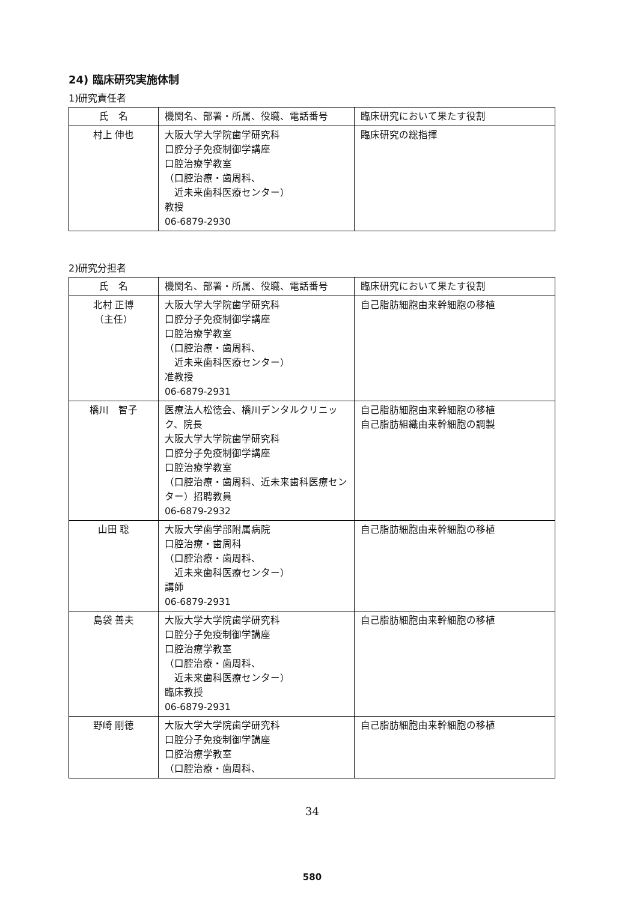24) 臨床研究実施体制
1)研究責任者
| 氏 名 | 機関名、部署・所属、役職、電話番号 | 臨床研究において果たす役割 |
| --- | --- | --- |
| 村上 伸也 | 大阪大学大学院歯学研究科 口腔分子免疫制御学講座 口腔治療学教室 （口腔治療・歯周科、 近未来歯科医療センター） 教授 06-6879-2930 | 臨床研究の総指揮 |
2)研究分担者
| 氏 名 | 機関名、部署・所属、役職、電話番号 | 臨床研究において果たす役割 |
| --- | --- | --- |
| 北村 正博 （主任） | 大阪大学大学院歯学研究科 口腔分子免疫制御学講座 口腔治療学教室 （口腔治療・歯周科、 近未来歯科医療センター） 准教授 06-6879-2931 | 自己脂肪細胞由来幹細胞の移植 |
| 橋川 智子 | 医療法人松徳会、橋川デンタルクリニック、院長 大阪大学大学院歯学研究科 口腔分子免疫制御学講座 口腔治療学教室 （口腔治療・歯周科、近未来歯科医療センター）招聘教員 06-6879-2932 | 自己脂肪細胞由来幹細胞の移植 自己脂肪組織由来幹細胞の調製 |
| 山田 聡 | 大阪大学歯学部附属病院 口腔治療・歯周科 （口腔治療・歯周科、 近未来歯科医療センター） 講師 06-6879-2931 | 自己脂肪細胞由来幹細胞の移植 |
| 島袋 善夫 | 大阪大学大学院歯学研究科 口腔分子免疫制御学講座 口腔治療学教室 （口腔治療・歯周科、 近未来歯科医療センター） 臨床教授 06-6879-2931 | 自己脂肪細胞由来幹細胞の移植 |
| 野崎 剛徳 | 大阪大学大学院歯学研究科 口腔分子免疫制御学講座 口腔治療学教室 （口腔治療・歯周科、 | 自己脂肪細胞由来幹細胞の移植 |
34
580